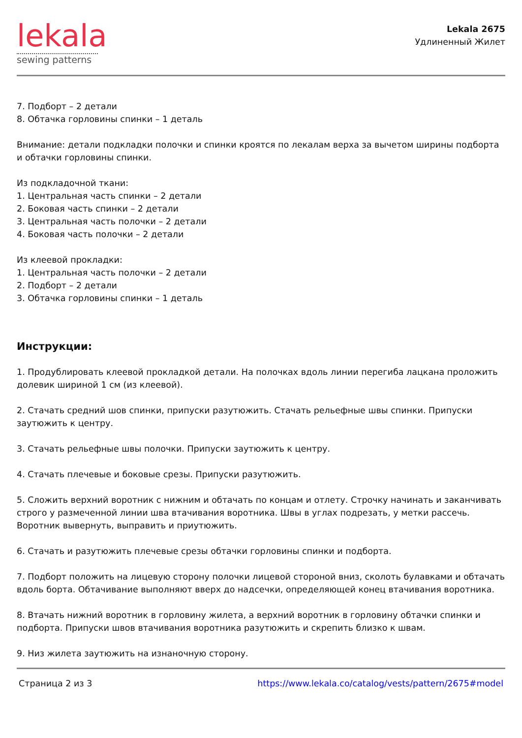lekala
sewing patterns
Lekala 2675
Удлиненный Жилет
7. Подборт – 2 детали
8. Обтачка горловины спинки – 1 деталь
Внимание: детали подкладки полочки и спинки кроятся по лекалам верха за вычетом ширины подборта и обтачки горловины спинки.
Из подкладочной ткани:
1. Центральная часть спинки – 2 детали
2. Боковая часть спинки – 2 детали
3. Центральная часть полочки – 2 детали
4. Боковая часть полочки – 2 детали
Из клеевой прокладки:
1. Центральная часть полочки – 2 детали
2. Подборт – 2 детали
3. Обтачка горловины спинки – 1 деталь
Инструкции:
1. Продублировать клеевой прокладкой детали. На полочках вдоль линии перегиба лацкана проложить долевик шириной 1 см (из клеевой).
2. Стачать средний шов спинки, припуски разутюжить. Стачать рельефные швы спинки. Припуски заутюжить к центру.
3. Стачать рельефные швы полочки. Припуски заутюжить к центру.
4. Стачать плечевые и боковые срезы. Припуски разутюжить.
5. Сложить верхний воротник с нижним и обтачать по концам и отлету. Строчку начинать и заканчивать строго у размеченной линии шва втачивания воротника. Швы в углах подрезать, у метки рассечь. Воротник вывернуть, выправить и приутюжить.
6. Стачать и разутюжить плечевые срезы обтачки горловины спинки и подборта.
7. Подборт положить на лицевую сторону полочки лицевой стороной вниз, сколоть булавками и обтачать вдоль борта. Обтачивание выполняют вверх до надсечки, определяющей конец втачивания воротника.
8. Втачать нижний воротник в горловину жилета, а верхний воротник в горловину обтачки спинки и подборта. Припуски швов втачивания воротника разутюжить и скрепить близко к швам.
9. Низ жилета заутюжить на изнаночную сторону.
Страница 2 из 3 https://www.lekala.co/catalog/vests/pattern/2675#model